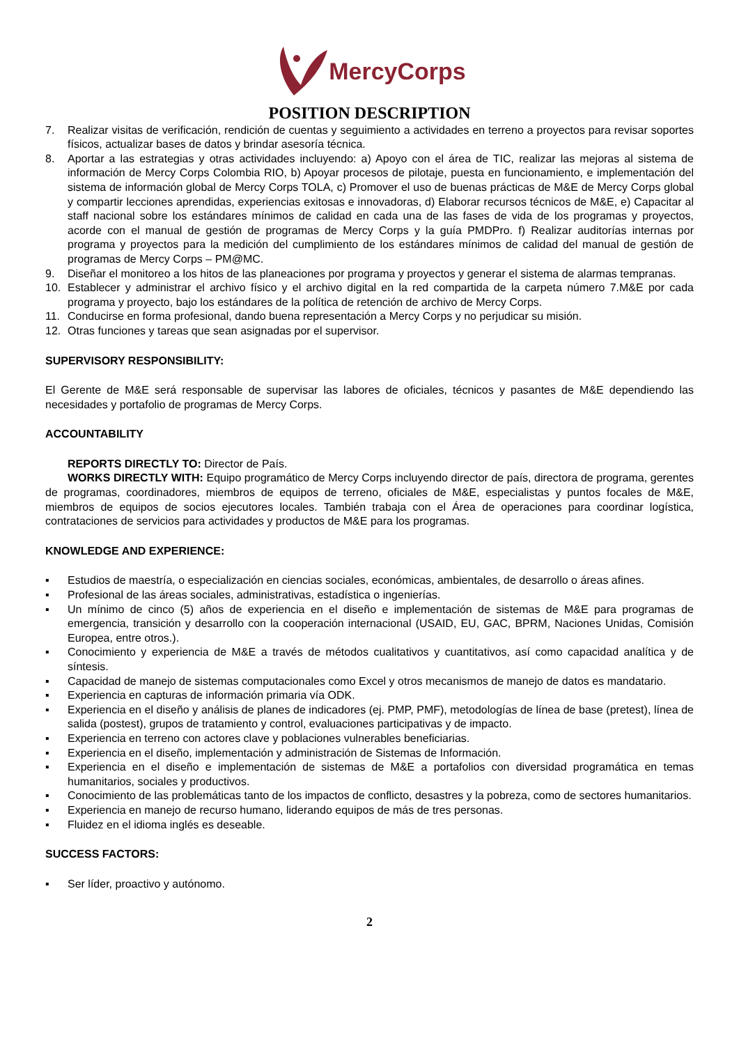MercyCorps
POSITION DESCRIPTION
7. Realizar visitas de verificación, rendición de cuentas y seguimiento a actividades en terreno a proyectos para revisar soportes físicos, actualizar bases de datos y brindar asesoría técnica.
8. Aportar a las estrategias y otras actividades incluyendo: a) Apoyo con el área de TIC, realizar las mejoras al sistema de información de Mercy Corps Colombia RIO, b) Apoyar procesos de pilotaje, puesta en funcionamiento, e implementación del sistema de información global de Mercy Corps TOLA, c) Promover el uso de buenas prácticas de M&E de Mercy Corps global y compartir lecciones aprendidas, experiencias exitosas e innovadoras, d) Elaborar recursos técnicos de M&E, e) Capacitar al staff nacional sobre los estándares mínimos de calidad en cada una de las fases de vida de los programas y proyectos, acorde con el manual de gestión de programas de Mercy Corps y la guía PMDPro. f) Realizar auditorías internas por programa y proyectos para la medición del cumplimiento de los estándares mínimos de calidad del manual de gestión de programas de Mercy Corps – PM@MC.
9. Diseñar el monitoreo a los hitos de las planeaciones por programa y proyectos y generar el sistema de alarmas tempranas.
10. Establecer y administrar el archivo físico y el archivo digital en la red compartida de la carpeta número 7.M&E por cada programa y proyecto, bajo los estándares de la política de retención de archivo de Mercy Corps.
11. Conducirse en forma profesional, dando buena representación a Mercy Corps y no perjudicar su misión.
12. Otras funciones y tareas que sean asignadas por el supervisor.
SUPERVISORY RESPONSIBILITY:
El Gerente de M&E será responsable de supervisar las labores de oficiales, técnicos y pasantes de M&E dependiendo las necesidades y portafolio de programas de Mercy Corps.
ACCOUNTABILITY
REPORTS DIRECTLY TO: Director de País.
WORKS DIRECTLY WITH: Equipo programático de Mercy Corps incluyendo director de país, directora de programa, gerentes de programas, coordinadores, miembros de equipos de terreno, oficiales de M&E, especialistas y puntos focales de M&E, miembros de equipos de socios ejecutores locales. También trabaja con el Área de operaciones para coordinar logística, contrataciones de servicios para actividades y productos de M&E para los programas.
KNOWLEDGE AND EXPERIENCE:
▪ Estudios de maestría, o especialización en ciencias sociales, económicas, ambientales, de desarrollo o áreas afines.
▪ Profesional de las áreas sociales, administrativas, estadística o ingenierías.
▪ Un mínimo de cinco (5) años de experiencia en el diseño e implementación de sistemas de M&E para programas de emergencia, transición y desarrollo con la cooperación internacional (USAID, EU, GAC, BPRM, Naciones Unidas, Comisión Europea, entre otros.).
▪ Conocimiento y experiencia de M&E a través de métodos cualitativos y cuantitativos, así como capacidad analítica y de síntesis.
▪ Capacidad de manejo de sistemas computacionales como Excel y otros mecanismos de manejo de datos es mandatario.
▪ Experiencia en capturas de información primaria vía ODK.
▪ Experiencia en el diseño y análisis de planes de indicadores (ej. PMP, PMF), metodologías de línea de base (pretest), línea de salida (postest), grupos de tratamiento y control, evaluaciones participativas y de impacto.
▪ Experiencia en terreno con actores clave y poblaciones vulnerables beneficiarias.
▪ Experiencia en el diseño, implementación y administración de Sistemas de Información.
▪ Experiencia en el diseño e implementación de sistemas de M&E a portafolios con diversidad programática en temas humanitarios, sociales y productivos.
▪ Conocimiento de las problemáticas tanto de los impactos de conflicto, desastres y la pobreza, como de sectores humanitarios.
▪ Experiencia en manejo de recurso humano, liderando equipos de más de tres personas.
▪ Fluidez en el idioma inglés es deseable.
SUCCESS FACTORS:
▪ Ser líder, proactivo y autónomo.
2